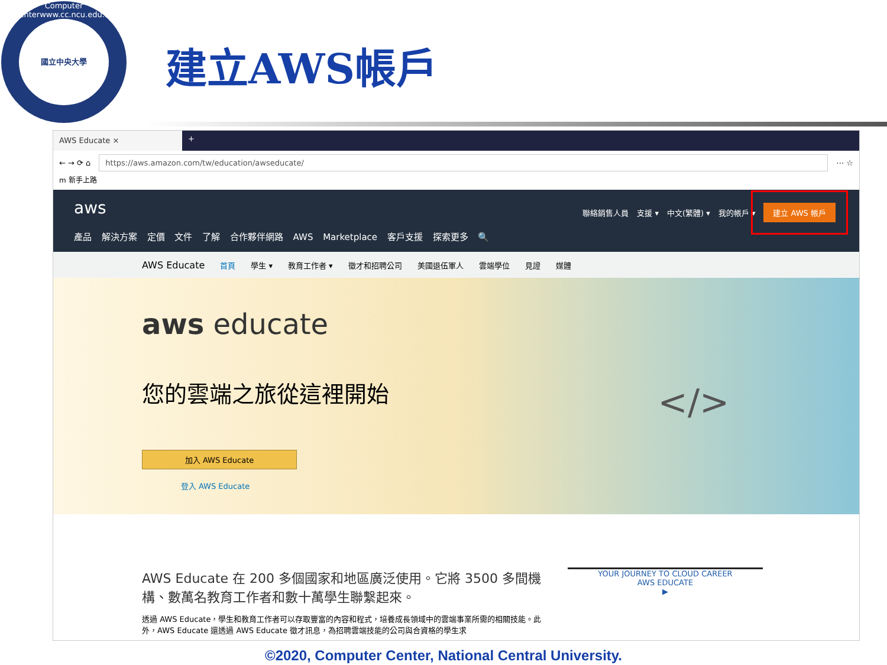Computer Center
國立中央大學
www.cc.ncu.edu.tw
建立AWS帳戶
AWS Educate ×
+
← → ⟳ ⌂
https://aws.amazon.com/tw/education/awseducate/
⋯ ☆
m 新手上路
aws
聯絡銷售人員 支援 ▾ 中文(繁體) ▾ 我的帳戶 ▾ 建立 AWS 帳戶
產品 解決方案 定價 文件 了解 合作夥伴網路 AWS Marketplace 客戶支援 探索更多 🔍
AWS Educate 首頁 學生 ▾ 教育工作者 ▾ 徵才和招聘公司 美國退伍軍人 雲端學位 見證 媒體
aws educate
您的雲端之旅從這裡開始
加入 AWS Educate
登入 AWS Educate
</>
AWS Educate 在 200 多個國家和地區廣泛使用。它將 3500 多間機構、數萬名教育工作者和數十萬學生聯繫起來。
透過 AWS Educate，學生和教育工作者可以存取豐富的內容和程式，培養成長領域中的雲端事業所需的相關技能。此外，AWS Educate 還透過 AWS Educate 徵才訊息，為招聘雲端技能的公司與合資格的學生求
YOUR JOURNEY TO CLOUD CAREER
AWS EDUCATE
▶
©2020, Computer Center, National Central University.